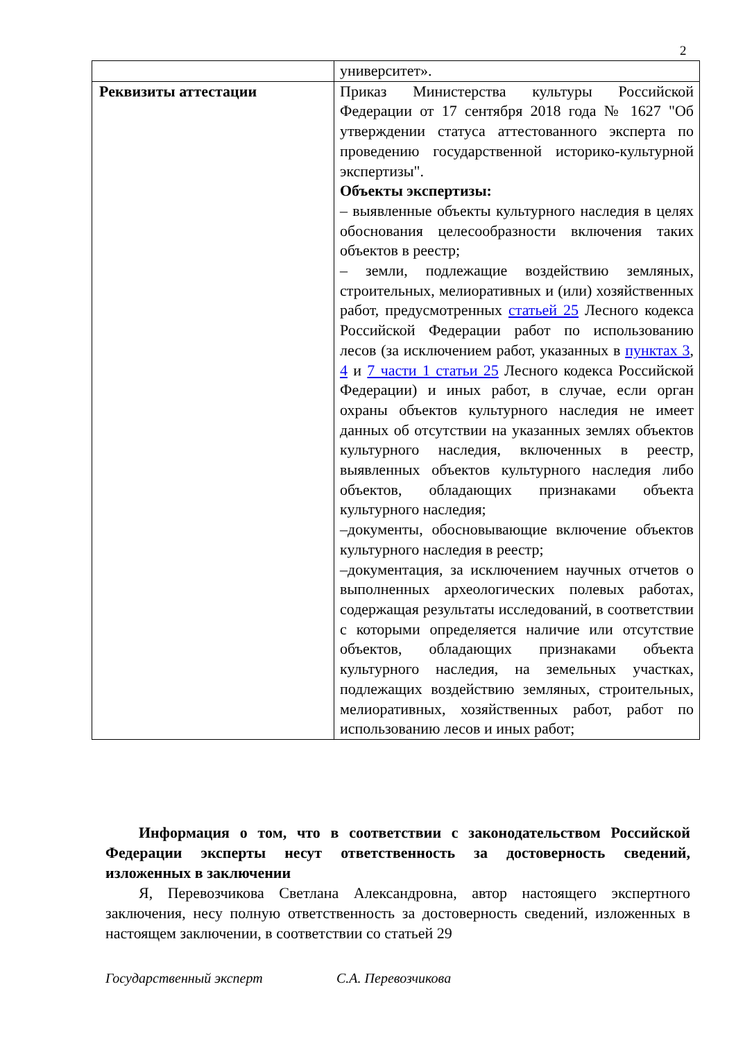2
| | университет». |
| Реквизиты аттестации | Приказ Министерства культуры Российской Федерации от 17 сентября 2018 года № 1627 "Об утверждении статуса аттестованного эксперта по проведению государственной историко-культурной экспертизы". Объекты экспертизы: – выявленные объекты культурного наследия в целях обоснования целесообразности включения таких объектов в реестр; – земли, подлежащие воздействию земляных, строительных, мелиоративных и (или) хозяйственных работ, предусмотренных статьей 25 Лесного кодекса Российской Федерации работ по использованию лесов (за исключением работ, указанных в пунктах 3 , 4 и 7 части 1 статьи 25 Лесного кодекса Российской Федерации) и иных работ, в случае, если орган охраны объектов культурного наследия не имеет данных об отсутствии на указанных землях объектов культурного наследия, включенных в реестр, выявленных объектов культурного наследия либо объектов, обладающих признаками объекта культурного наследия; –документы, обосновывающие включение объектов культурного наследия в реестр; –документация, за исключением научных отчетов о выполненных археологических полевых работах, содержащая результаты исследований, в соответствии с которыми определяется наличие или отсутствие объектов, обладающих признаками объекта культурного наследия, на земельных участках, подлежащих воздействию земляных, строительных, мелиоративных, хозяйственных работ, работ по использованию лесов и иных работ; |
Информация о том, что в соответствии с законодательством Российской Федерации эксперты несут ответственность за достоверность сведений, изложенных в заключении
Я, Перевозчикова Светлана Александровна, автор настоящего экспертного заключения, несу полную ответственность за достоверность сведений, изложенных в настоящем заключении, в соответствии со статьей 29
Государственный эксперт С.А. Перевозчикова